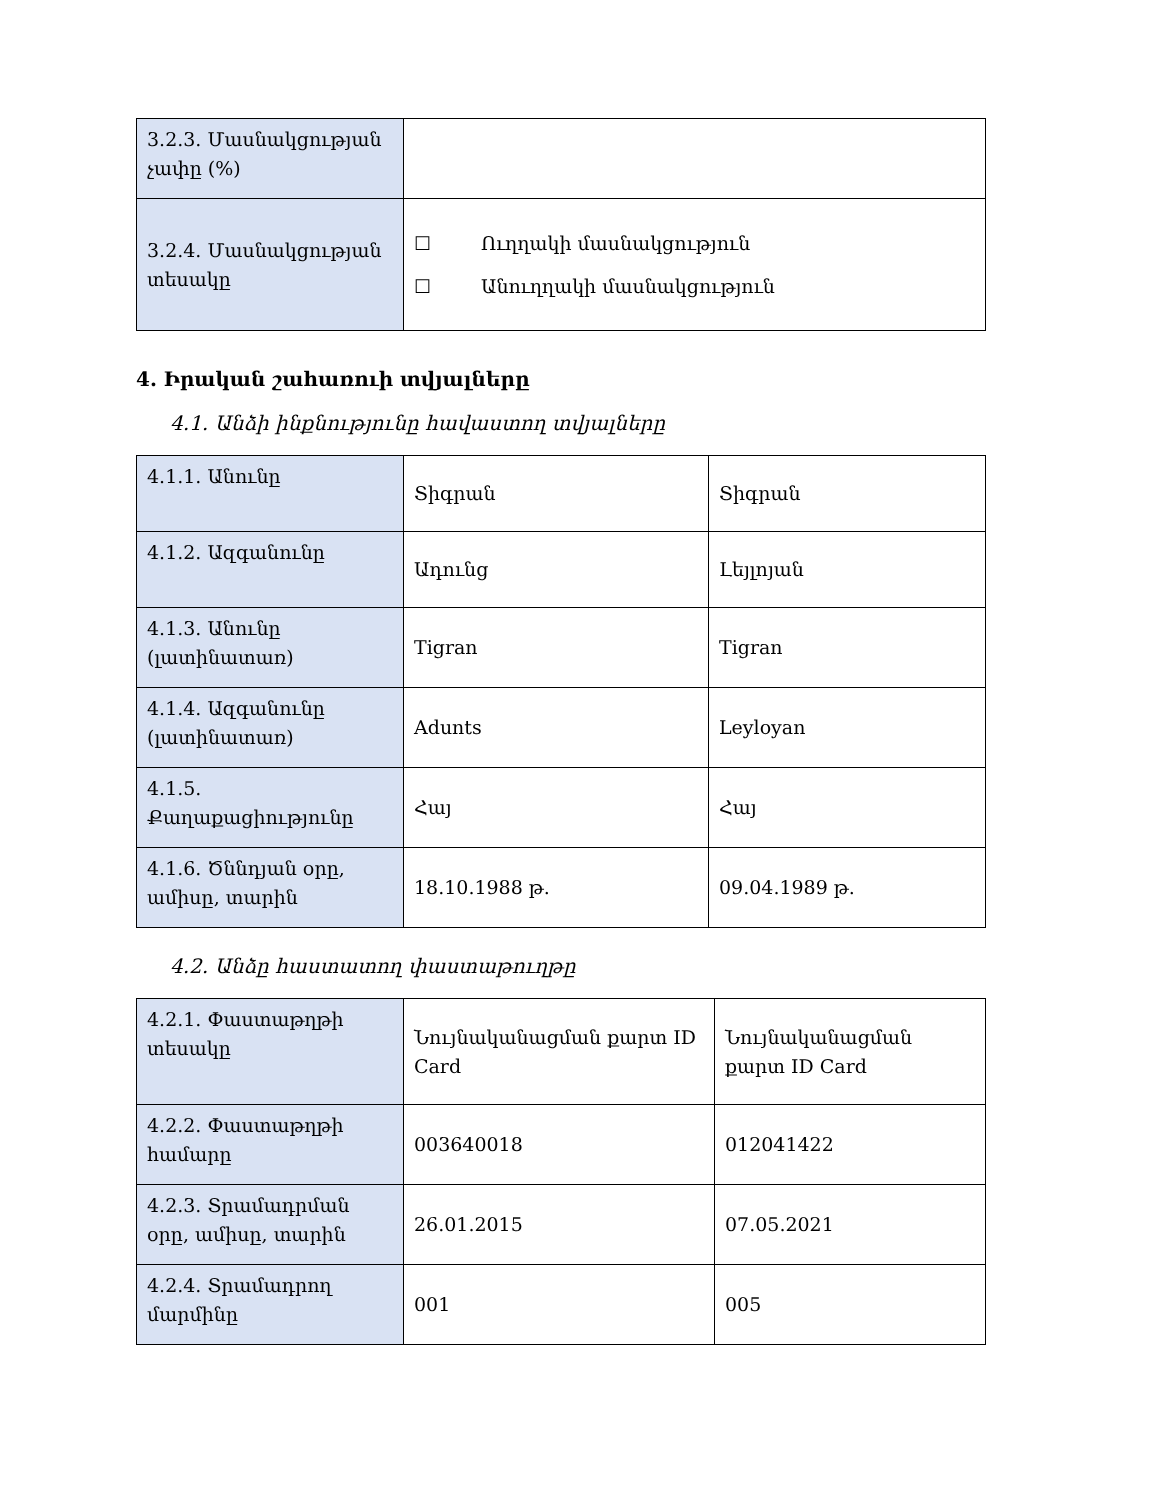| 3.2.3. Մասնակցության չափը (%) | |
| 3.2.4. Մասնակցության տեսակը | ☐ Ուղղակի մասնակցություն ☐ Անուղղակի մասնակցություն |
4. Իրական շահառուի տվյալները
4.1. Անձի ինքնությունը հավաստող տվյալները
| 4.1.1. Անունը | Տիգրան | Տիգրան |
| 4.1.2. Ազգանունը | Ադունց | Լեյլոյան |
| 4.1.3. Անունը (լատինատառ) | Tigran | Tigran |
| 4.1.4. Ազգանունը (լատինատառ) | Adunts | Leyloyan |
| 4.1.5. Քաղաքացիությունը | Հայ | Հայ |
| 4.1.6. Ծննդյան օրը, ամիսը, տարին | 18.10.1988 թ. | 09.04.1989 թ. |
4.2. Անձը հաստատող փաստաթուղթը
| 4.2.1. Փաստաթղթի տեսակը | Նույնականացման քարտ ID Card | Նույնականացման քարտ ID Card |
| 4.2.2. Փաստաթղթի համարը | 003640018 | 012041422 |
| 4.2.3. Տրամադրման օրը, ամիսը, տարին | 26.01.2015 | 07.05.2021 |
| 4.2.4. Տրամադրող մարմինը | 001 | 005 |